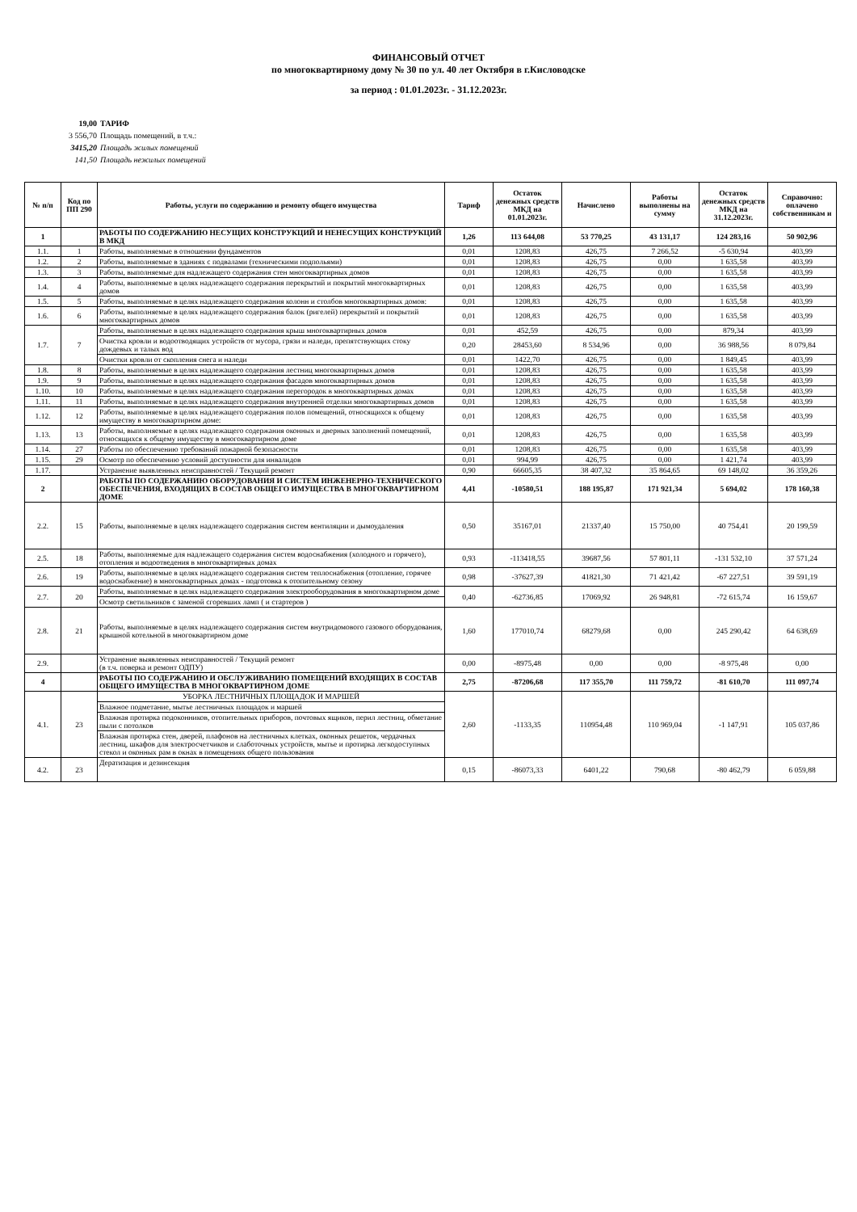ФИНАНСОВЫЙ ОТЧЕТ
по многоквартирному дому № 30 по ул. 40 лет Октября в г.Кисловодске
за период : 01.01.2023г. - 31.12.2023г.
19,00 ТАРИФ
3 556,70 Площадь помещений, в т.ч.:
3415,20 Площадь жилых помещений
141,50 Площадь нежилых помещений
| № п/п | Код по ПП 290 | Работы, услуги по содержанию и ремонту общего имущества | Тариф | Остаток денежных средств МКД на 01.01.2023г. | Начислено | Работы выполнены на сумму | Остаток денежных средств МКД на 31.12.2023г. | Справочно: оплачено собственникам и |
| --- | --- | --- | --- | --- | --- | --- | --- | --- |
| 1 | | РАБОТЫ ПО СОДЕРЖАНИЮ НЕСУЩИХ КОНСТРУКЦИЙ И НЕНЕСУЩИХ КОНСТРУКЦИЙ В МКД | 1,26 | 113 644,08 | 53 770,25 | 43 131,17 | 124 283,16 | 50 902,96 |
| 1.1. | 1 | Работы, выполняемые в отношении фундаментов | 0,01 | 1208,83 | 426,75 | 7 266,52 | -5 630,94 | 403,99 |
| 1.2. | 2 | Работы, выполняемые в зданиях с подвалами (техническими подпольями) | 0,01 | 1208,83 | 426,75 | 0,00 | 1 635,58 | 403,99 |
| 1.3. | 3 | Работы, выполняемые для надлежащего содержания стен многоквартирных домов | 0,01 | 1208,83 | 426,75 | 0,00 | 1 635,58 | 403,99 |
| 1.4. | 4 | Работы, выполняемые в целях надлежащего содержания перекрытий и покрытий многоквартирных домов | 0,01 | 1208,83 | 426,75 | 0,00 | 1 635,58 | 403,99 |
| 1.5. | 5 | Работы, выполняемые в целях надлежащего содержания колонн и столбов многоквартирных домов: | 0,01 | 1208,83 | 426,75 | 0,00 | 1 635,58 | 403,99 |
| 1.6. | 6 | Работы, выполняемые в целях надлежащего содержания балок (ригелей) перекрытий и покрытий многоквартирных домов | 0,01 | 1208,83 | 426,75 | 0,00 | 1 635,58 | 403,99 |
| 1.7. | 7 | Работы, выполняемые в целях надлежащего содержания крыш многоквартирных домов | 0,01 | 452,59 | 426,75 | 0,00 | 879,34 | 403,99 |
| | | Очистка кровли и водоотводящих устройств от мусора, грязи и наледи, препятствующих стоку дождевых и талых вод | 0,20 | 28453,60 | 8 534,96 | 0,00 | 36 988,56 | 8 079,84 |
| | | Очистки кровли от скопления снега и наледи | 0,01 | 1422,70 | 426,75 | 0,00 | 1 849,45 | 403,99 |
| 1.8. | 8 | Работы, выполняемые в целях надлежащего содержания лестниц многоквартирных домов | 0,01 | 1208,83 | 426,75 | 0,00 | 1 635,58 | 403,99 |
| 1.9. | 9 | Работы, выполняемые в целях надлежащего содержания фасадов многоквартирных домов | 0,01 | 1208,83 | 426,75 | 0,00 | 1 635,58 | 403,99 |
| 1.10. | 10 | Работы, выполняемые в целях надлежащего содержания перегородок в многоквартирных домах | 0,01 | 1208,83 | 426,75 | 0,00 | 1 635,58 | 403,99 |
| 1.11. | 11 | Работы, выполняемые в целях надлежащего содержания внутренней отделки многоквартирных домов | 0,01 | 1208,83 | 426,75 | 0,00 | 1 635,58 | 403,99 |
| 1.12. | 12 | Работы, выполняемые в целях надлежащего содержания полов помещений, относящихся к общему имуществу в многоквартирном доме: | 0,01 | 1208,83 | 426,75 | 0,00 | 1 635,58 | 403,99 |
| 1.13. | 13 | Работы, выполняемые в целях надлежащего содержания оконных и дверных заполнений помещений, относящихся к общему имуществу в многоквартирном доме | 0,01 | 1208,83 | 426,75 | 0,00 | 1 635,58 | 403,99 |
| 1.14. | 27 | Работы по обеспечению требований пожарной безопасности | 0,01 | 1208,83 | 426,75 | 0,00 | 1 635,58 | 403,99 |
| 1.15. | 29 | Осмотр по обеспечению условий доступности для инвалидов | 0,01 | 994,99 | 426,75 | 0,00 | 1 421,74 | 403,99 |
| 1.17. | | Устранение выявленных неисправностей / Текущий ремонт | 0,90 | 66605,35 | 38 407,32 | 35 864,65 | 69 148,02 | 36 359,26 |
| 2 | | РАБОТЫ ПО СОДЕРЖАНИЮ ОБОРУДОВАНИЯ И СИСТЕМ ИНЖЕНЕРНО-ТЕХНИЧЕСКОГО ОБЕСПЕЧЕНИЯ, ВХОДЯЩИХ В СОСТАВ ОБЩЕГО ИМУЩЕСТВА В МНОГОКВАРТИРНОМ ДОМЕ | 4,41 | -10580,51 | 188 195,87 | 171 921,34 | 5 694,02 | 178 160,38 |
| 2.2. | 15 | Работы, выполняемые в целях надлежащего содержания систем вентиляции и дымоудаления | 0,50 | 35167,01 | 21337,40 | 15 750,00 | 40 754,41 | 20 199,59 |
| 2.5. | 18 | Работы, выполняемые для надлежащего содержания систем водоснабжения (холодного и горячего), отопления и водоотведения в многоквартирных домах | 0,93 | -113418,55 | 39687,56 | 57 801,11 | -131 532,10 | 37 571,24 |
| 2.6. | 19 | Работы, выполняемые в целях надлежащего содержания систем теплоснабжения (отопление, горячее водоснабжение) в многоквартирных домах - подготовка к отопительному сезону | 0,98 | -37627,39 | 41821,30 | 71 421,42 | -67 227,51 | 39 591,19 |
| 2.7. | 20 | Работы, выполняемые в целях надлежащего содержания электрооборудования в многоквартирном доме | 0,40 | -62736,85 | 17069,92 | 26 948,81 | -72 615,74 | 16 159,67 |
| | | Осмотр светильников с заменой сгоревших ламп ( и стартеров ) | | | | | | |
| 2.8. | 21 | Работы, выполняемые в целях надлежащего содержания систем внутридомового газового оборудования, крышной котельной в многоквартирном доме | 1,60 | 177010,74 | 68279,68 | 0,00 | 245 290,42 | 64 638,69 |
| 2.9. | | Устранение выявленных неисправностей / Текущий ремонт (в т.ч. поверка и ремонт ОДПУ) | 0,00 | -8975,48 | 0,00 | 0,00 | -8 975,48 | 0,00 |
| 4 | | РАБОТЫ ПО СОДЕРЖАНИЮ И ОБСЛУЖИВАНИЮ ПОМЕЩЕНИЙ ВХОДЯЩИХ В СОСТАВ ОБЩЕГО ИМУЩЕСТВА В МНОГОКВАРТИРНОМ ДОМЕ | 2,75 | -87206,68 | 117 355,70 | 111 759,72 | -81 610,70 | 111 097,74 |
| 4.1. | 23 | УБОРКА ЛЕСТНИЧНЫХ ПЛОЩАДОК И МАРШЕЙ | 2,60 | -1133,35 | 110954,48 | 110 969,04 | -1 147,91 | 105 037,86 |
| | | Влажное подметание, мытье лестничных площадок и маршей | | | | | | |
| | | Влажная протирка подоконников, отопительных приборов, почтовых ящиков, перил лестниц, обметание пыли с потолков | | | | | | |
| | | Влажная протирка стен, дверей, плафонов на лестничных клетках, оконных решеток, чердачных лестниц, шкафов для электросчетчиков и слаботочных устройств, мытье и протирка легкодоступных стекол и оконных рам в окнах в помещениях общего пользования | | | | | | |
| 4.2. | 23 | Дератизация и дезинсекция | 0,15 | -86073,33 | 6401,22 | 790,68 | -80 462,79 | 6 059,88 |